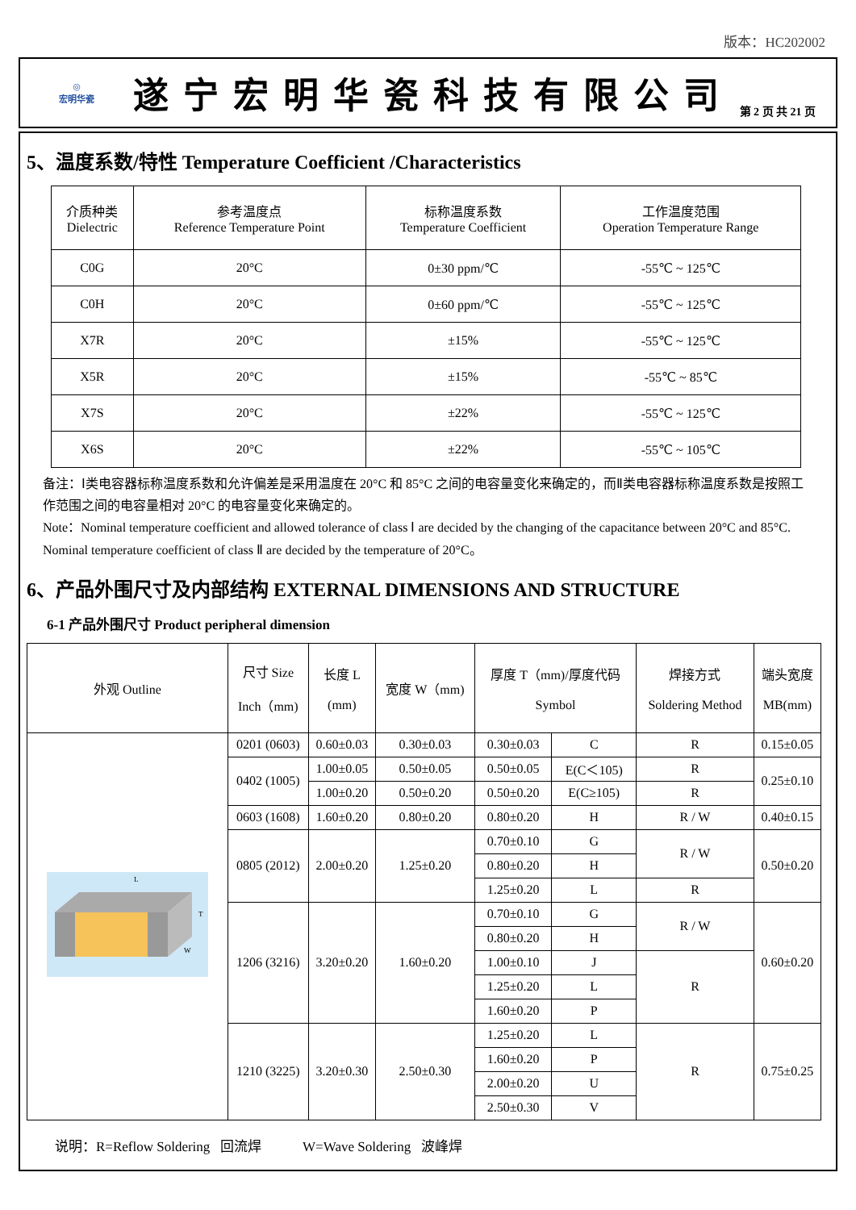版本：HC202002
◎
宏明华瓷
遂宁宏明华瓷科技有限公司
第 2 页 共 21 页
5、温度系数/特性 Temperature Coefficient /Characteristics
| 介质种类 Dielectric | 参考温度点 Reference Temperature Point | 标称温度系数 Temperature Coefficient | 工作温度范围 Operation Temperature Range |
| C0G | 20°C | 0±30 ppm/℃ | -55℃ ~ 125℃ |
| C0H | 20°C | 0±60 ppm/℃ | -55℃ ~ 125℃ |
| X7R | 20°C | ±15% | -55℃ ~ 125℃ |
| X5R | 20°C | ±15% | -55℃ ~ 85℃ |
| X7S | 20°C | ±22% | -55℃ ~ 125℃ |
| X6S | 20°C | ±22% | -55℃ ~ 105℃ |
备注：Ⅰ类电容器标称温度系数和允许偏差是采用温度在 20°C 和 85°C 之间的电容量变化来确定的，而Ⅱ类电容器标称温度系数是按照工作范围之间的电容量相对 20°C 的电容量变化来确定的。
Note：Nominal temperature coefficient and allowed tolerance of class Ⅰ are decided by the changing of the capacitance between 20°C and 85°C. Nominal temperature coefficient of class Ⅱ are decided by the temperature of 20°C。
6、产品外围尺寸及内部结构 EXTERNAL DIMENSIONS AND STRUCTURE
6-1 产品外围尺寸 Product peripheral dimension
| 外观 Outline | 尺寸 Size Inch（mm) | 长度 L (mm) | 宽度 W（mm) | 厚度 T（mm)/厚度代码 Symbol | | 焊接方式 Soldering Method | 端头宽度 MB(mm) |
| L T W | 0201 (0603) | 0.60±0.03 | 0.30±0.03 | 0.30±0.03 | C | R | 0.15±0.05 |
| | 0402 (1005) | 1.00±0.05 | 0.50±0.05 | 0.50±0.05 | E(C＜105) | R | 0.25±0.10 |
| | | 1.00±0.20 | 0.50±0.20 | 0.50±0.20 | E(C≥105) | R | |
| | 0603 (1608) | 1.60±0.20 | 0.80±0.20 | 0.80±0.20 | H | R / W | 0.40±0.15 |
| | 0805 (2012) | 2.00±0.20 | 1.25±0.20 | 0.70±0.10 | G | R / W | 0.50±0.20 |
| | | | | 0.80±0.20 | H | | |
| | | | | 1.25±0.20 | L | R | |
| | 1206 (3216) | 3.20±0.20 | 1.60±0.20 | 0.70±0.10 | G | R / W | 0.60±0.20 |
| | | | | 0.80±0.20 | H | | |
| | | | | 1.00±0.10 | J | R | |
| | | | | 1.25±0.20 | L | | |
| | | | | 1.60±0.20 | P | | |
| | 1210 (3225) | 3.20±0.30 | 2.50±0.30 | 1.25±0.20 | L | R | 0.75±0.25 |
| | | | | 1.60±0.20 | P | | |
| | | | | 2.00±0.20 | U | | |
| | | | | 2.50±0.30 | V | | |
说明：R=Reflow Soldering 回流焊 W=Wave Soldering 波峰焊